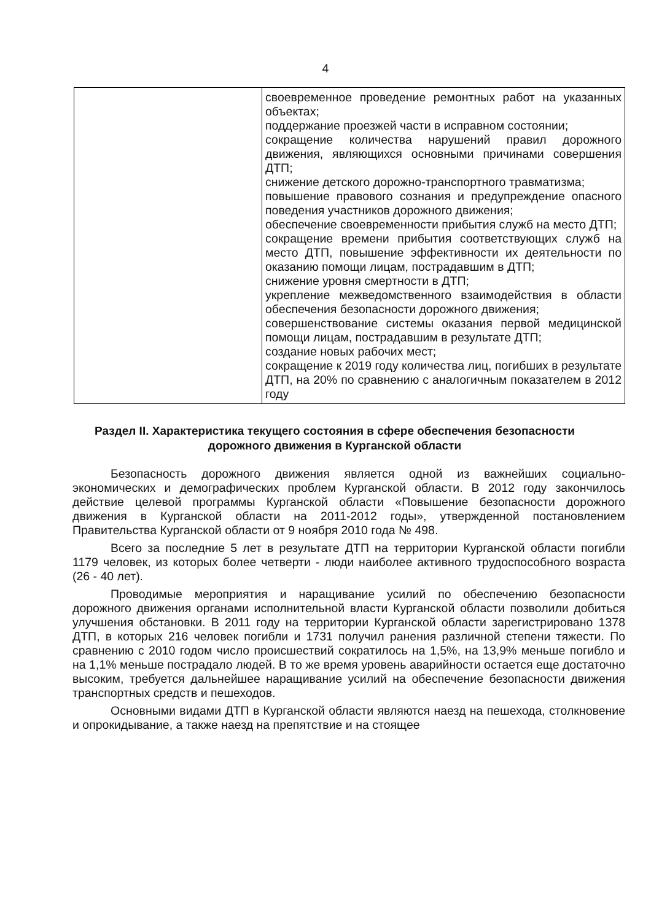4
| | своевременное проведение ремонтных работ на указанных объектах; поддержание проезжей части в исправном состоянии; сокращение количества нарушений правил дорожного движения, являющихся основными причинами совершения ДТП; снижение детского дорожно-транспортного травматизма; повышение правового сознания и предупреждение опасного поведения участников дорожного движения; обеспечение своевременности прибытия служб на место ДТП; сокращение времени прибытия соответствующих служб на место ДТП, повышение эффективности их деятельности по оказанию помощи лицам, пострадавшим в ДТП; снижение уровня смертности в ДТП; укрепление межведомственного взаимодействия в области обеспечения безопасности дорожного движения; совершенствование системы оказания первой медицинской помощи лицам, пострадавшим в результате ДТП; создание новых рабочих мест; сокращение к 2019 году количества лиц, погибших в результате ДТП, на 20% по сравнению с аналогичным показателем в 2012 году |
Раздел II. Характеристика текущего состояния в сфере обеспечения безопасности дорожного движения в Курганской области
Безопасность дорожного движения является одной из важнейших социально-экономических и демографических проблем Курганской области. В 2012 году закончилось действие целевой программы Курганской области «Повышение безопасности дорожного движения в Курганской области на 2011-2012 годы», утвержденной постановлением Правительства Курганской области от 9 ноября 2010 года № 498.
Всего за последние 5 лет в результате ДТП на территории Курганской области погибли 1179 человек, из которых более четверти - люди наиболее активного трудоспособного возраста (26 - 40 лет).
Проводимые мероприятия и наращивание усилий по обеспечению безопасности дорожного движения органами исполнительной власти Курганской области позволили добиться улучшения обстановки. В 2011 году на территории Курганской области зарегистрировано 1378 ДТП, в которых 216 человек погибли и 1731 получил ранения различной степени тяжести. По сравнению с 2010 годом число происшествий сократилось на 1,5%, на 13,9% меньше погибло и на 1,1% меньше пострадало людей. В то же время уровень аварийности остается еще достаточно высоким, требуется дальнейшее наращивание усилий на обеспечение безопасности движения транспортных средств и пешеходов.
Основными видами ДТП в Курганской области являются наезд на пешехода, столкновение и опрокидывание, а также наезд на препятствие и на стоящее